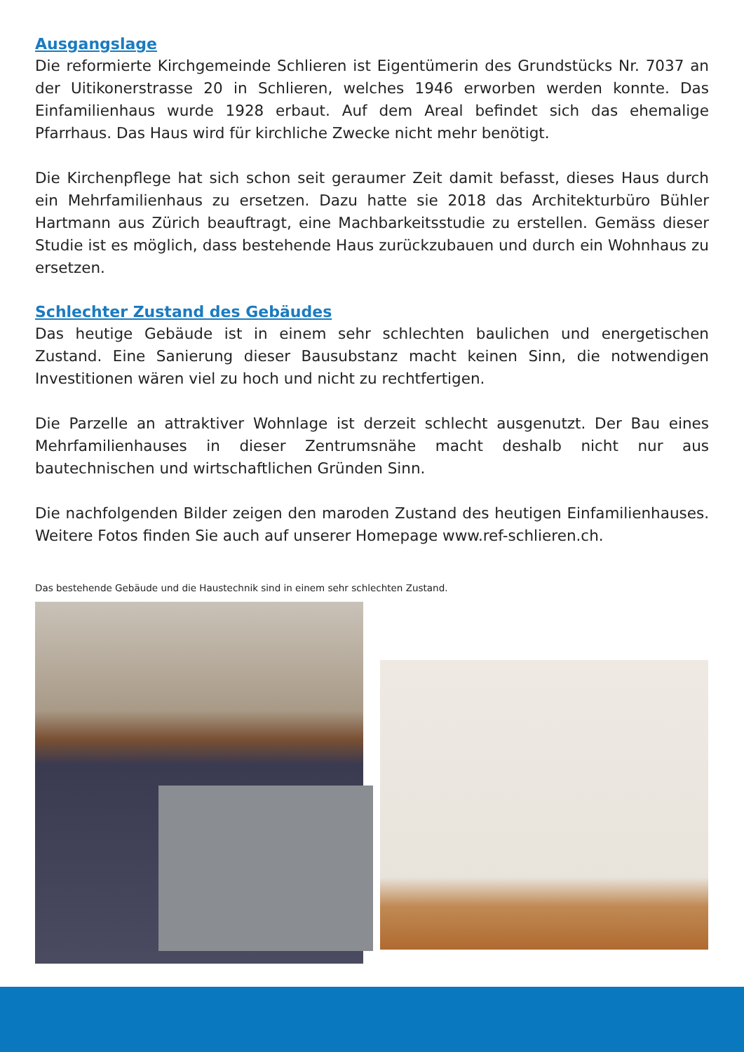Ausgangslage
Die reformierte Kirchgemeinde Schlieren ist Eigentümerin des Grundstücks Nr. 7037 an der Uitikonerstrasse 20 in Schlieren, welches 1946 erworben werden konnte. Das Einfamilienhaus wurde 1928 erbaut. Auf dem Areal befindet sich das ehemalige Pfarrhaus. Das Haus wird für kirchliche Zwecke nicht mehr benötigt.
Die Kirchenpflege hat sich schon seit geraumer Zeit damit befasst, dieses Haus durch ein Mehrfamilienhaus zu ersetzen. Dazu hatte sie 2018 das Architekturbüro Bühler Hartmann aus Zürich beauftragt, eine Machbarkeitsstudie zu erstellen. Gemäss dieser Studie ist es möglich, dass bestehende Haus zurückzubauen und durch ein Wohnhaus zu ersetzen.
Schlechter Zustand des Gebäudes
Das heutige Gebäude ist in einem sehr schlechten baulichen und energetischen Zustand. Eine Sanierung dieser Bausubstanz macht keinen Sinn, die notwendigen Investitionen wären viel zu hoch und nicht zu rechtfertigen.
Die Parzelle an attraktiver Wohnlage ist derzeit schlecht ausgenutzt. Der Bau eines Mehrfamilienhauses in dieser Zentrumsnähe macht deshalb nicht nur aus bautechnischen und wirtschaftlichen Gründen Sinn.
Die nachfolgenden Bilder zeigen den maroden Zustand des heutigen Einfamilienhauses. Weitere Fotos finden Sie auch auf unserer Homepage www.ref-schlieren.ch.
Das bestehende Gebäude und die Haustechnik sind in einem sehr schlechten Zustand.